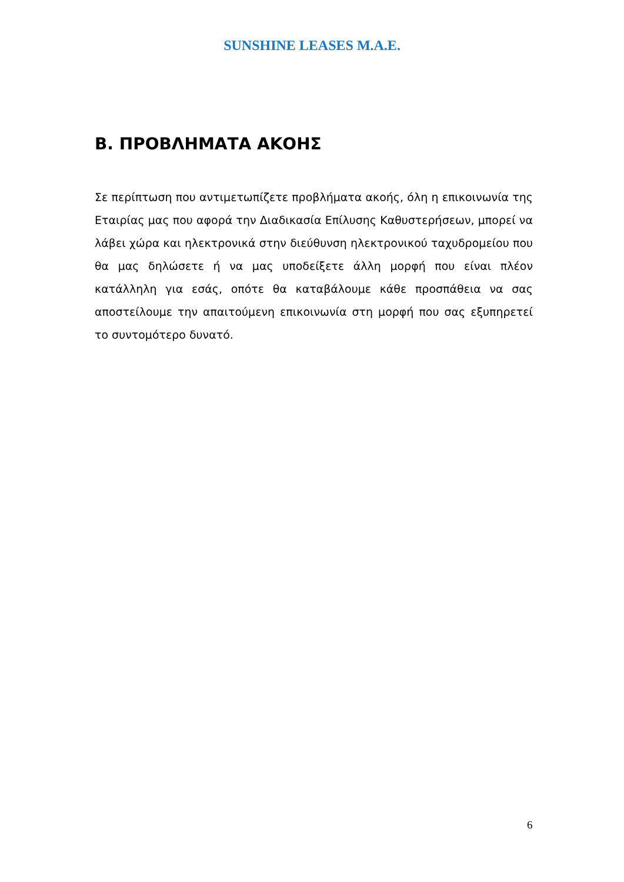SUNSHINE LEASES M.A.E.
Β. ΠΡΟΒΛΗΜΑΤΑ ΑΚΟΗΣ
Σε περίπτωση που αντιμετωπίζετε προβλήματα ακοής, όλη η επικοινωνία της Εταιρίας μας που αφορά την Διαδικασία Επίλυσης Καθυστερήσεων, μπορεί να λάβει χώρα και ηλεκτρονικά στην διεύθυνση ηλεκτρονικού ταχυδρομείου που θα μας δηλώσετε ή να μας υποδείξετε άλλη μορφή που είναι πλέον κατάλληλη για εσάς, οπότε θα καταβάλουμε κάθε προσπάθεια να σας αποστείλουμε την απαιτούμενη επικοινωνία στη μορφή που σας εξυπηρετεί το συντομότερο δυνατό.
6